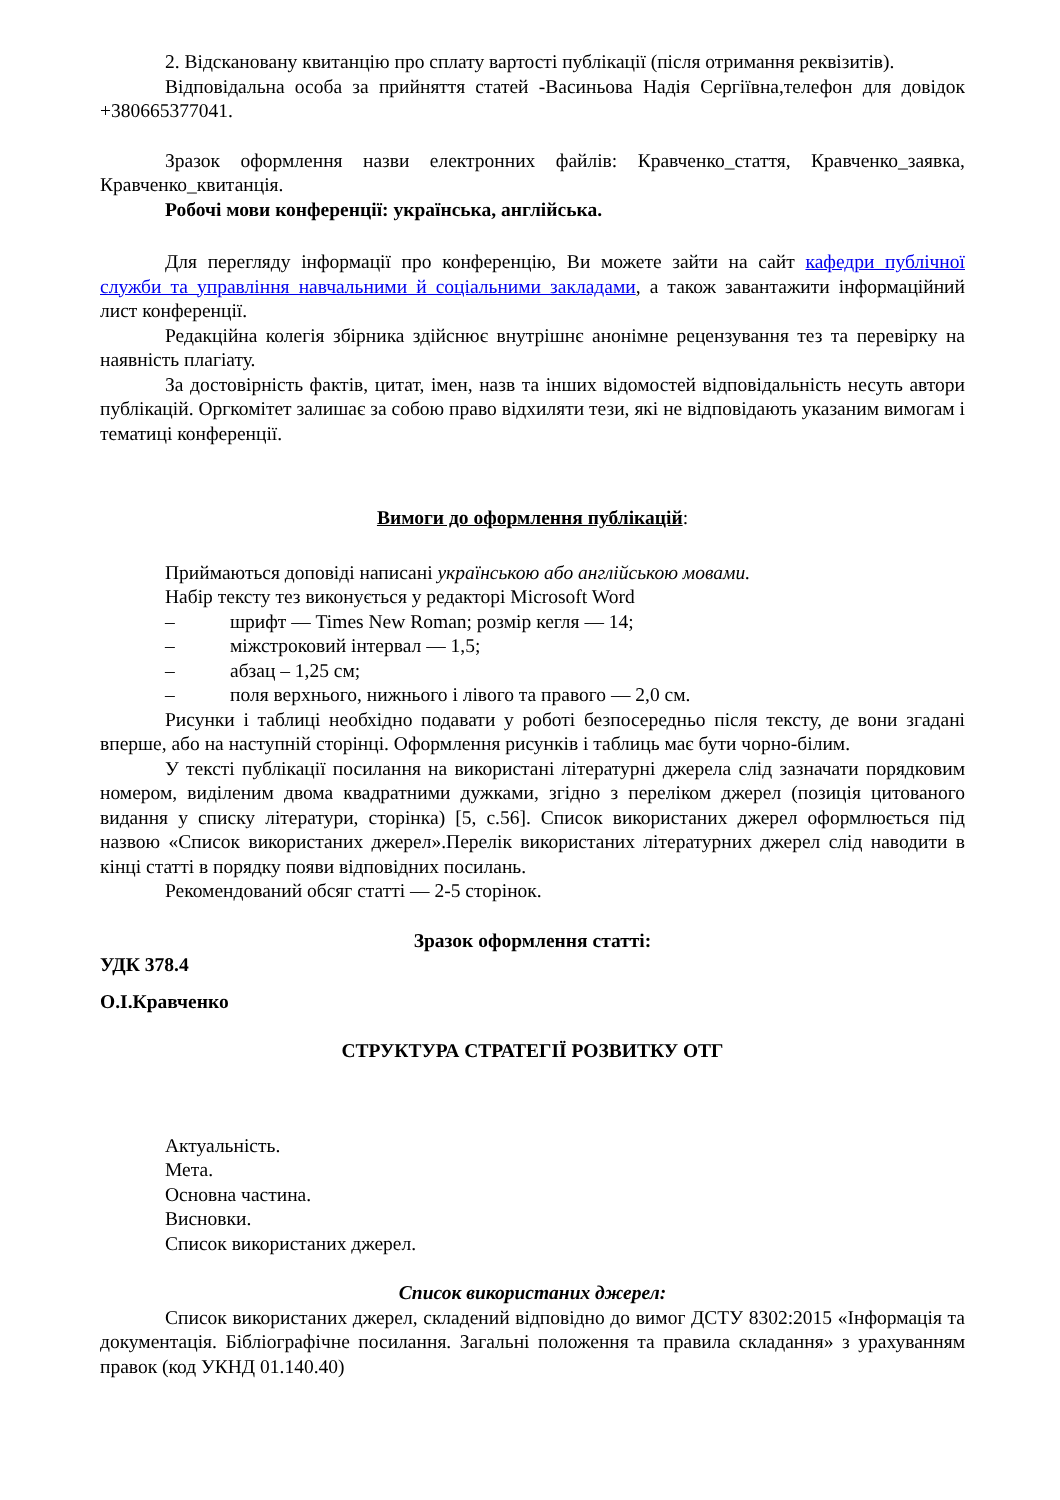2. Відскановану квитанцію про сплату вартості публікації (після отримання реквізитів).
Відповідальна особа за прийняття статей -Васиньова Надія Сергіївна,телефон для довідок +380665377041.
Зразок оформлення назви електронних файлів: Кравченко_стаття, Кравченко_заявка, Кравченко_квитанція.
Робочі мови конференції: українська, англійська.
Для перегляду інформації про конференцію, Ви можете зайти на сайт кафедри публічної служби та управління навчальними й соціальними закладами, а також завантажити інформаційний лист конференції.
Редакційна колегія збірника здійснює внутрішнє анонімне рецензування тез та перевірку на наявність плагіату.
За достовірність фактів, цитат, імен, назв та інших відомостей відповідальність несуть автори публікацій. Оргкомітет залишає за собою право відхиляти тези, які не відповідають указаним вимогам і тематиці конференції.
Вимоги до оформлення публікацій:
Приймаються доповіді написані українською або англійською мовами.
Набір тексту тез виконується у редакторі Microsoft Word
– шрифт — Times New Roman; розмір кегля — 14;
– міжстроковий інтервал — 1,5;
– абзац – 1,25 см;
– поля верхнього, нижнього і лівого та правого — 2,0 см.
Рисунки і таблиці необхідно подавати у роботі безпосередньо після тексту, де вони згадані вперше, або на наступній сторінці. Оформлення рисунків і таблиць має бути чорно-білим.
У тексті публікації посилання на використані літературні джерела слід зазначати порядковим номером, виділеним двома квадратними дужками, згідно з переліком джерел (позиція цитованого видання у списку літератури, сторінка) [5, с.56]. Список використаних джерел оформлюється під назвою «Список використаних джерел».Перелік використаних літературних джерел слід наводити в кінці статті в порядку появи відповідних посилань.
Рекомендований обсяг статті — 2-5 сторінок.
Зразок оформлення статті:
УДК 378.4
О.І.Кравченко
СТРУКТУРА СТРАТЕГІЇ РОЗВИТКУ ОТГ
Актуальність.
Мета.
Основна частина.
Висновки.
Список використаних джерел.
Список використаних джерел:
Список використаних джерел, складений відповідно до вимог ДСТУ 8302:2015 «Інформація та документація. Бібліографічне посилання. Загальні положення та правила складання» з урахуванням правок (код УКНД 01.140.40)